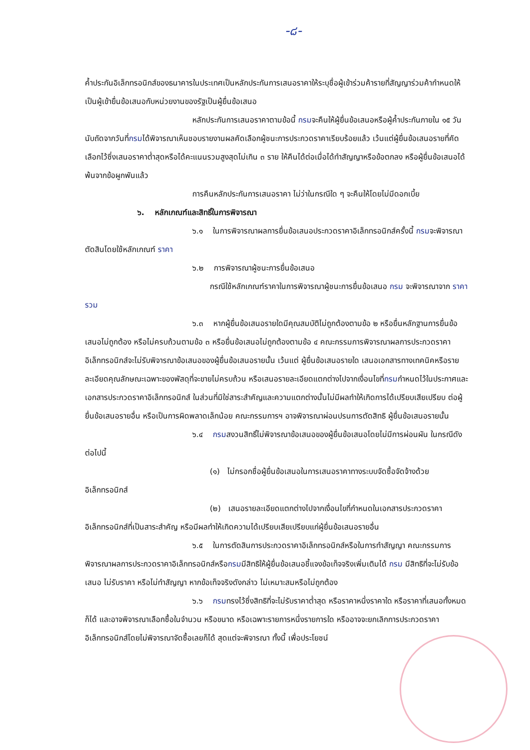-๘-
ค้ำประกันอิเล็กทรอนิกส์ของธนาคารในประเทศเป็นหลักประกันการเสนอราคาให้ระบุชื่อผู้เข้าร่วมค้ารายที่สัญญาร่วมค้ากำหนดให้เป็นผู้เข้ายื่นข้อเสนอกับหน่วยงานของรัฐเป็นผู้ยื่นข้อเสนอ
หลักประกันการเสนอราคาตามข้อนี้ กรมจะคืนให้ผู้ยื่นข้อเสนอหรือผู้ค้ำประกันภายใน ๑๕ วัน นับถัดจากวันที่กรมได้พิจารณาเห็นชอบรายงานผลคัดเลือกผู้ชนะการประกวดราคาเรียบร้อยแล้ว เว้นแต่ผู้ยื่นข้อเสนอรายที่คัดเลือกไว้ซึ่งเสนอราคาต่ำสุดหรือได้คะแนนรวมสูงสุดไม่เกิน ๓ ราย ให้คืนได้ต่อเมื่อได้ทำสัญญาหรือข้อตกลง หรือผู้ยื่นข้อเสนอได้พ้นจากข้อผูกพันแล้ว
การคืนหลักประกันการเสนอราคา ไม่ว่าในกรณีใด ๆ จะคืนให้โดยไม่มีดอกเบี้ย
๖. หลักเกณฑ์และสิทธิ์ในการพิจารณา
๖.๑ ในการพิจารณาผลการยื่นข้อเสนอประกวดราคาอิเล็กทรอนิกส์ครั้งนี้ กรมจะพิจารณาตัดสินโดยใช้หลักเกณฑ์ ราคา
๖.๒ การพิจารณาผู้ชนะการยื่นข้อเสนอ
กรณีใช้หลักเกณฑ์ราคาในการพิจารณาผู้ชนะการยื่นข้อเสนอ กรม จะพิจารณาจาก ราคารวม
๖.๓ หากผู้ยื่นข้อเสนอรายใดมีคุณสมบัติไม่ถูกต้องตามข้อ ๒ หรือยื่นหลักฐานการยื่นข้อเสนอไม่ถูกต้อง หรือไม่ครบถ้วนตามข้อ ๓ หรือยื่นข้อเสนอไม่ถูกต้องตามข้อ ๔ คณะกรรมการพิจารณาผลการประกวดราคาอิเล็กทรอนิกส์จะไม่รับพิจารณาข้อเสนอของผู้ยื่นข้อเสนอรายนั้น เว้นแต่ ผู้ยื่นข้อเสนอรายใด เสนอเอกสารทางเทคนิคหรือรายละเอียดคุณลักษณะเฉพาะของพัสดุที่จะขายไม่ครบถ้วน หรือเสนอรายละเอียดแตกต่างไปจากเงื่อนไขที่กรมกำหนดไว้ในประกาศและเอกสารประกวดราคาอิเล็กทรอนิกส์ ในส่วนที่มิใช่สาระสำคัญและความแตกต่างนั้นไม่มีผลทำให้เกิดการได้เปรียบเสียเปรียบ ต่อผู้ยื่นข้อเสนอรายอื่น หรือเป็นการผิดพลาดเล็กน้อย คณะกรรมการฯ อาจพิจารณาผ่อนปรนการตัดสิทธิ ผู้ยื่นข้อเสนอรายนั้น
๖.๔ กรมสงวนสิทธิ์ไม่พิจารณาข้อเสนอของผู้ยื่นข้อเสนอโดยไม่มีการผ่อนผัน ในกรณีดังต่อไปนี้
(๑) ไม่กรอกชื่อผู้ยื่นข้อเสนอในการเสนอราคาทางระบบจัดซื้อจัดจ้างด้วยอิเล็กทรอนิกส์
(๒) เสนอรายละเอียดแตกต่างไปจากเงื่อนไขที่กำหนดในเอกสารประกวดราคาอิเล็กทรอนิกส์ที่เป็นสาระสำคัญ หรือมีผลทำให้เกิดความได้เปรียบเสียเปรียบแก่ผู้ยื่นข้อเสนอรายอื่น
๖.๕ ในการตัดสินการประกวดราคาอิเล็กทรอนิกส์หรือในการทำสัญญา คณะกรรมการพิจารณาผลการประกวดราคาอิเล็กทรอนิกส์หรือกรมมีสิทธิให้ผู้ยื่นข้อเสนอชี้แจงข้อเท็จจริงเพิ่มเติมได้ กรม มีสิทธิที่จะไม่รับข้อเสนอ ไม่รับราคา หรือไม่ทำสัญญา หากข้อเท็จจริงดังกล่าว ไม่เหมาะสมหรือไม่ถูกต้อง
๖.๖ กรมทรงไว้ซึ่งสิทธิที่จะไม่รับราคาต่ำสุด หรือราคาหนึ่งราคาใด หรือราคาที่เสนอทั้งหมดก็ได้ และอาจพิจารณาเลือกซื้อในจำนวน หรือขนาด หรือเฉพาะรายการหนึ่งรายการใด หรืออาจจะยกเลิกการประกวดราคาอิเล็กทรอนิกส์โดยไม่พิจารณาจัดซื้อเลยก็ได้ สุดแต่จะพิจารณา ทั้งนี้ เพื่อประโยชน์